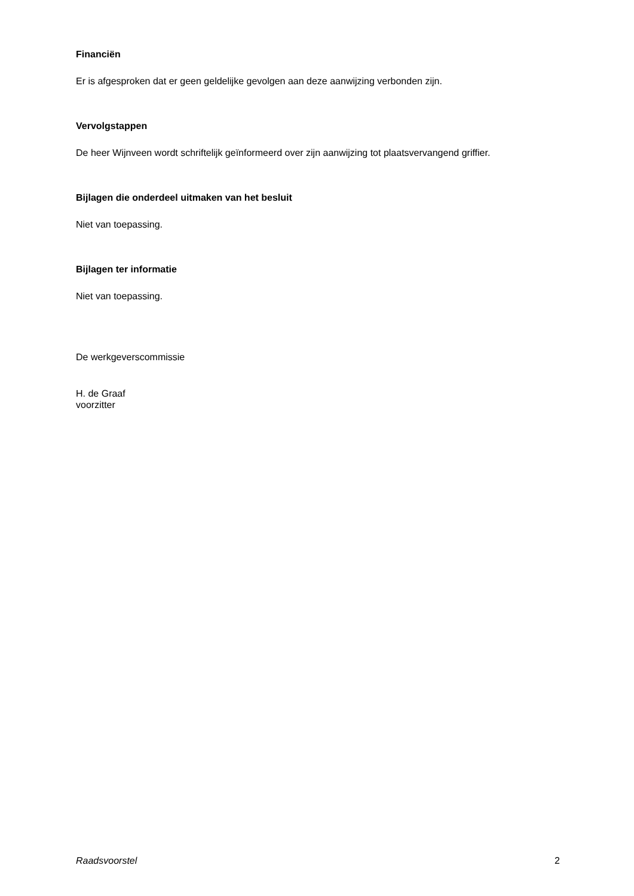Financiën
Er is afgesproken dat er geen geldelijke gevolgen aan deze aanwijzing verbonden zijn.
Vervolgstappen
De heer Wijnveen wordt schriftelijk geïnformeerd over zijn aanwijzing tot plaatsvervangend griffier.
Bijlagen die onderdeel uitmaken van het besluit
Niet van toepassing.
Bijlagen ter informatie
Niet van toepassing.
De werkgeverscommissie
H. de Graaf
voorzitter
Raadsvoorstel 2